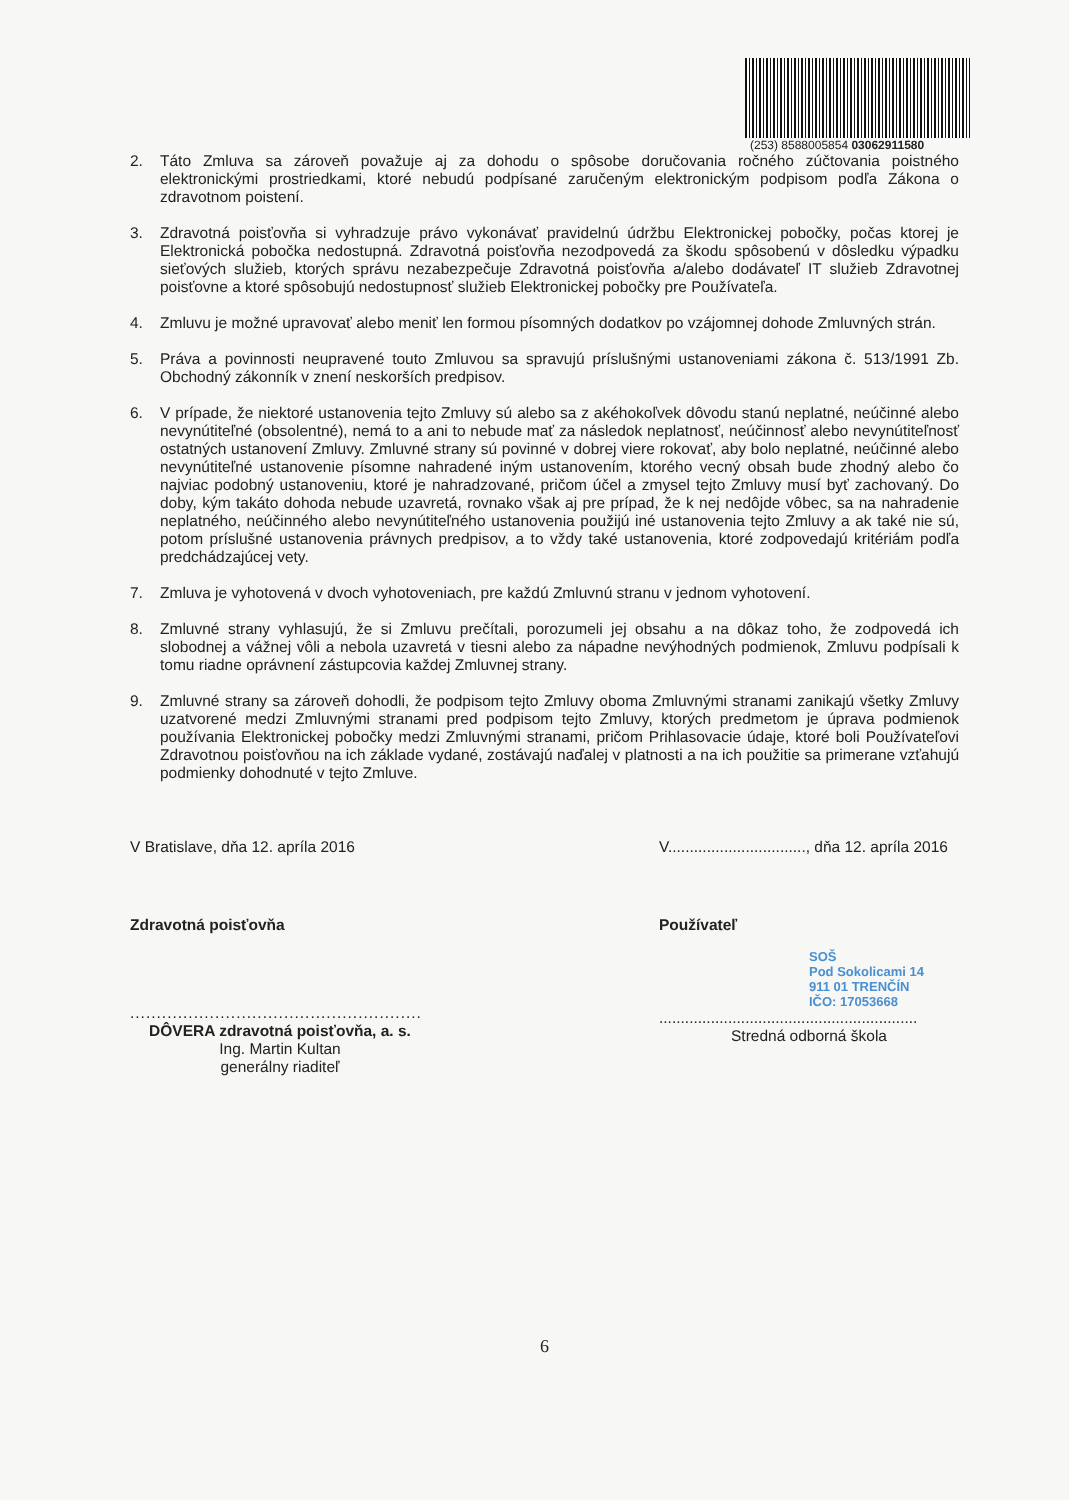(253) 8588005854 03062911580
2. Táto Zmluva sa zároveň považuje aj za dohodu o spôsobe doručovania ročného zúčtovania poistného elektronickými prostriedkami, ktoré nebudú podpísané zaručeným elektronickým podpisom podľa Zákona o zdravotnom poistení.
3. Zdravotná poisťovňa si vyhradzuje právo vykonávať pravidelnú údržbu Elektronickej pobočky, počas ktorej je Elektronická pobočka nedostupná. Zdravotná poisťovňa nezodpovedá za škodu spôsobenú v dôsledku výpadku sieťových služieb, ktorých správu nezabezpečuje Zdravotná poisťovňa a/alebo dodávateľ IT služieb Zdravotnej poisťovne a ktoré spôsobujú nedostupnosť služieb Elektronickej pobočky pre Používateľa.
4. Zmluvu je možné upravovať alebo meniť len formou písomných dodatkov po vzájomnej dohode Zmluvných strán.
5. Práva a povinnosti neupravené touto Zmluvou sa spravujú príslušnými ustanoveniami zákona č. 513/1991 Zb. Obchodný zákonník v znení neskorších predpisov.
6. V prípade, že niektoré ustanovenia tejto Zmluvy sú alebo sa z akéhokoľvek dôvodu stanú neplatné, neúčinné alebo nevynútiteľné (obsolentné), nemá to a ani to nebude mať za následok neplatnosť, neúčinnosť alebo nevynútiteľnosť ostatných ustanovení Zmluvy. Zmluvné strany sú povinné v dobrej viere rokovať, aby bolo neplatné, neúčinné alebo nevynútiteľné ustanovenie písomne nahradené iným ustanovením, ktorého vecný obsah bude zhodný alebo čo najviac podobný ustanoveniu, ktoré je nahradzované, pričom účel a zmysel tejto Zmluvy musí byť zachovaný. Do doby, kým takáto dohoda nebude uzavretá, rovnako však aj pre prípad, že k nej nedôjde vôbec, sa na nahradenie neplatného, neúčinného alebo nevynútiteľného ustanovenia použijú iné ustanovenia tejto Zmluvy a ak také nie sú, potom príslušné ustanovenia právnych predpisov, a to vždy také ustanovenia, ktoré zodpovedajú kritériám podľa predchádzajúcej vety.
7. Zmluva je vyhotovená v dvoch vyhotoveniach, pre každú Zmluvnú stranu v jednom vyhotovení.
8. Zmluvné strany vyhlasujú, že si Zmluvu prečítali, porozumeli jej obsahu a na dôkaz toho, že zodpovedá ich slobodnej a vážnej vôli a nebola uzavretá v tiesni alebo za nápadne nevýhodných podmienok, Zmluvu podpísali k tomu riadne oprávnení zástupcovia každej Zmluvnej strany.
9. Zmluvné strany sa zároveň dohodli, že podpisom tejto Zmluvy oboma Zmluvnými stranami zanikajú všetky Zmluvy uzatvorené medzi Zmluvnými stranami pred podpisom tejto Zmluvy, ktorých predmetom je úprava podmienok používania Elektronickej pobočky medzi Zmluvnými stranami, pričom Prihlasovacie údaje, ktoré boli Používateľovi Zdravotnou poisťovňou na ich základe vydané, zostávajú naďalej v platnosti a na ich použitie sa primerane vzťahujú podmienky dohodnuté v tejto Zmluve.
V Bratislave, dňa 12. apríla 2016
Zdravotná poisťovňa
.......................................................
DÔVERA zdravotná poisťovňa, a. s.
Ing. Martin Kultan
generálny riaditeľ
V................................, dňa 12. apríla 2016
Používateľ
SOŠ
Pod Sokolicami 14
911 01 TRENČÍN
IČO: 17053668
............................................................
Stredná odborná škola
6